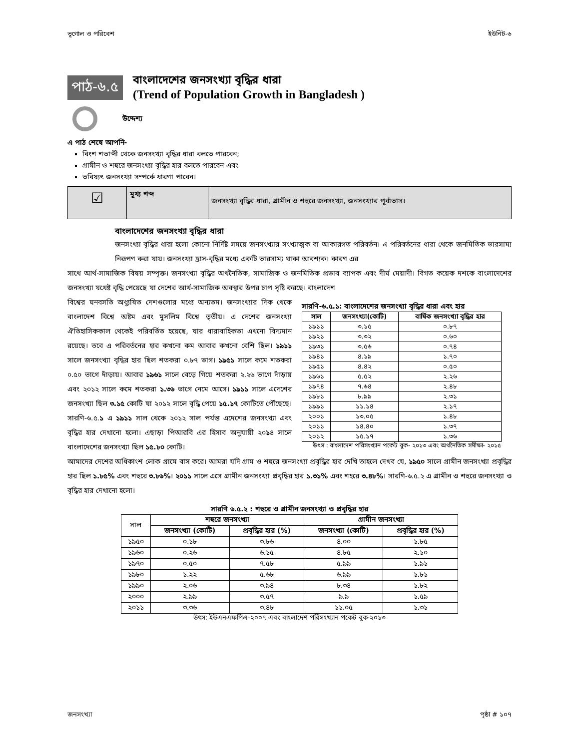ভূগোল ও পরিবেশ ইউনিট-৬
পাঠ-৬.৫
বাংলাদেশের জনসংখ্যা বৃদ্ধির ধারা
(Trend of Population Growth in Bangladesh )
উদ্দেশ্য
এ পাঠ শেষে আপনি-
বিংশ শতাব্দী থেকে জনসংখ্যা বৃদ্ধির ধারা বলতে পারবেন;
গ্রামীন ও শহুরে জনসংখ্যা বৃদ্ধির হার বলতে পারবেন এবং
ভবিষ্যৎ জনসংখ্যা সম্পর্কে ধারণা পাবেন।
☑
মূখ্য শব্দ
জনসংখ্যা বৃদ্ধির ধারা, গ্রামীন ও শহুরে জনসংখ্যা, জনসংখ্যার পূর্বাভাস।
বাংলাদেশের জনসংখ্যা বৃদ্ধির ধারা
জনসংখ্যা বৃদ্ধির ধারা হলো কোনো নির্দিষ্ট সময়ে জনসংখ্যার সংখ্যাত্মক বা আকারগত পরিবর্তন। এ পরিবর্তনের ধারা থেকে জনমিতিক ভারসাম্য নিরূপণ করা যায়। জনসংখ্যা হ্রাস-বৃদ্ধির মধ্যে একটি ভারসাম্য থাকা আবশ্যক। কারণ এর
সাথে আর্থ-সামাজিক বিষয় সম্পৃক্ত। জনসংখ্যা বৃদ্ধির অর্থনৈতিক, সামাজিক ও জনমিতিক প্রভাব ব্যাপক এবং দীর্ঘ মেয়াদী। বিগত কয়েক দশকে বাংলাদেশের জনসংখ্যা যথেষ্ট বৃদ্ধি পেয়েছে যা দেশের আর্থ-সামাজিক অবস্থার উপর চাপ সৃষ্টি করছে। বাংলাদেশ
বিশ্বের ঘনবসতি অধ্যুষিত দেশগুলোর মধ্যে অন্যতম। জনসংখ্যার দিক থেকে বাংলাদেশ বিশ্বে অষ্টম এবং মুসলিম বিশ্বে তৃতীয়। এ দেশের জনসংখ্যা ঐতিহাসিককাল থেকেই পরিবর্তিত হয়েছে, যার ধারাবাহিকতা এখনো বিদ্যমান রয়েছে। তবে এ পরিবর্তনের হার কখনো কম আবার কখনো বেশি ছিল। ১৯১১ সালে জনসংখ্যা বৃদ্ধির হার ছিল শতকরা ০.৮৭ ভাগ। ১৯৫১ সালে কমে শতকরা ০.৫০ ভাগে দাঁড়ায়। আবার ১৯৬১ সালে বেড়ে গিয়ে শতকরা ২.২৬ ভাগে দাঁড়ায় এবং ২০১২ সালে কমে শতকরা ১.৩৬ ভাগে নেমে আসে। ১৯১১ সালে এদেশের জনসংখ্যা ছিল ৩.১৫ কোটি যা ২০১২ সালে বৃদ্ধি পেয়ে ১৫.১৭ কোটিতে পৌঁছেছে। সারণি-৬.৫.১ এ ১৯১১ সাল থেকে ২০১২ সাল পর্যন্ত এদেশের জনসংখ্যা এবং বৃদ্ধির হার দেখানো হলো। এছাড়া পিআরবি এর হিসাব অনুযায়ী ২০১৪ সালে বাংলাদেশের জনসংখ্যা ছিল ১৫.৮০ কোটি।
সারণি-৬.৫.১: বাংলাদেশের জনসংখ্যা বৃদ্ধির ধারা এবং হার
| সাল | জনসংখ্যা(কোটি) | বার্ষিক জনসংখ্যা বৃদ্ধির হার |
| --- | --- | --- |
| ১৯১১ | ৩.১৫ | ০.৮৭ |
| ১৯২১ | ৩.৩২ | ০.৬০ |
| ১৯৩১ | ৩.৫৬ | ০.৭৪ |
| ১৯৪১ | ৪.১৯ | ১.৭০ |
| ১৯৫১ | ৪.৪২ | ০.৫০ |
| ১৯৬১ | ৫.৫২ | ২.২৬ |
| ১৯৭৪ | ৭.৬৪ | ২.৪৮ |
| ১৯৮১ | ৮.৯৯ | ২.৩১ |
| ১৯৯১ | ১১.১৪ | ২.১৭ |
| ২০০১ | ১৩.০৫ | ১.৪৮ |
| ২০১১ | ১৪.৪০ | ১.৩৭ |
| ২০১২ | ১৫.১৭ | ১.৩৬ |
উৎস : বাংলাদেশ পরিসংখ্যান পকেট বুক- ২০১৩ এবং অর্থনৈতিক সমীক্ষা- ২০১৫
আমাদের দেশের অধিকাংশ লোক গ্রামে বাস করে। আমরা যদি গ্রাম ও শহুরে জনসংখ্যা প্রবৃদ্ধির হার দেখি তাহলে দেখব যে, ১৯৫০ সালে গ্রামীন জনসংখ্যা প্রবৃদ্ধির হার ছিল ১.৮৫% এবং শহুরে ৩.৮৬%। ২০১১ সালে এসে গ্রামীন জনসংখ্যা প্রবৃদ্ধির হার ১.৩১% এবং শহরে ৩.৪৮%। সারণি-৬.৫.২ এ গ্রামীন ও শহুরে জনসংখ্যা ও বৃদ্ধির হার দেখানো হলো।
সারণি ৬.৫.২ : শহুরে ও গ্রামীন জনসংখ্যা ও প্রবৃদ্ধির হার
| সাল | শহুরে জনসংখ্যা | | গ্রামীন জনসংখ্যা | |
| | জনসংখ্যা (কোটি) | প্রবৃদ্ধির হার (%) | জনসংখ্যা (কোটি) | প্রবৃদ্ধির হার (%) |
| ১৯৫০ | ০.১৮ | ৩.৮৬ | ৪.০০ | ১.৮৫ |
| ১৯৬০ | ০.২৬ | ৬.১৫ | ৪.৮৫ | ২.১০ |
| ১৯৭০ | ০.৫০ | ৭.৫৮ | ৫.৯৯ | ১.৯১ |
| ১৯৮০ | ১.২২ | ৫.৬৮ | ৬.৯৯ | ১.৮১ |
| ১৯৯০ | ২.০৬ | ৩.৯৪ | ৮.৩৪ | ১.৮২ |
| ২০০০ | ২.৯৯ | ৩.৫৭ | ৯.৯ | ১.৫৯ |
| ২০১১ | ৩.৩৬ | ৩.৪৮ | ১১.০৫ | ১.৩১ |
উৎস: ইউএনএফপিএ-২০০৭ এবং বাংলাদেশ পরিসংখ্যান পকেট বুক-২০১৩
জনসংখ্যা পৃষ্ঠা # ১০৭